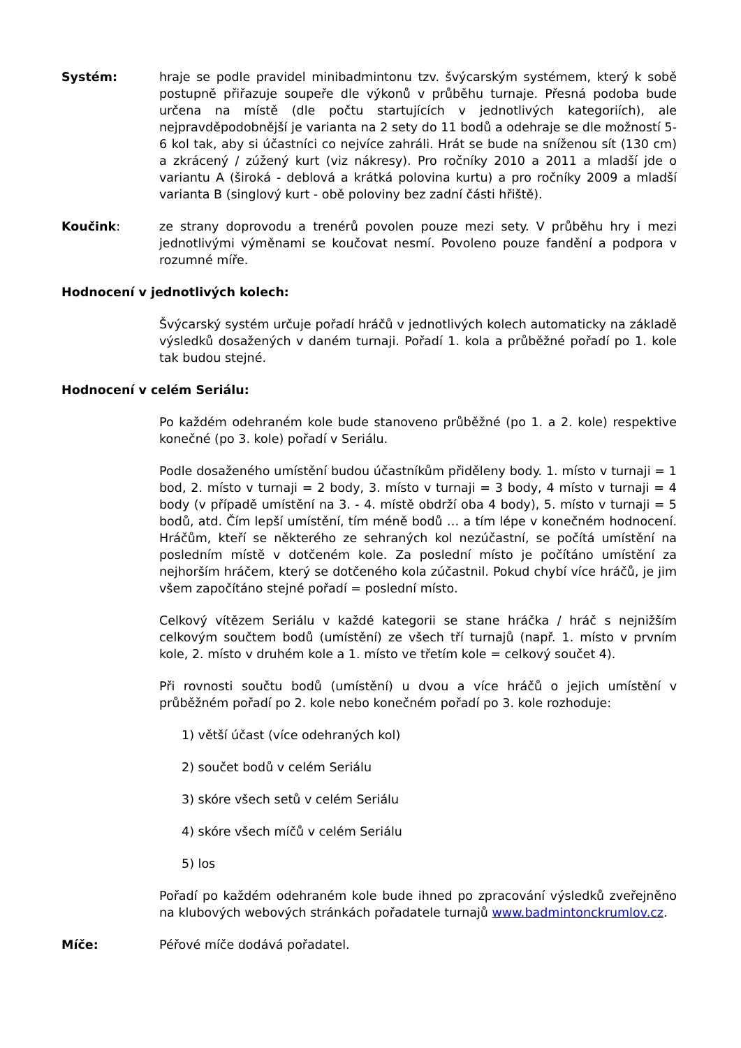Systém: hraje se podle pravidel minibadmintonu tzv. švýcarským systémem, který k sobě postupně přiřazuje soupeře dle výkonů v průběhu turnaje. Přesná podoba bude určena na místě (dle počtu startujících v jednotlivých kategoriích), ale nejpravděpodobnější je varianta na 2 sety do 11 bodů a odehraje se dle možností 5-6 kol tak, aby si účastníci co nejvíce zahráli. Hrát se bude na sníženou sít (130 cm) a zkrácený / zúžený kurt (viz nákresy). Pro ročníky 2010 a 2011 a mladší jde o variantu A (široká - deblová a krátká polovina kurtu) a pro ročníky 2009 a mladší varianta B (singlový kurt - obě poloviny bez zadní části hřiště).
Koučink: ze strany doprovodu a trenérů povolen pouze mezi sety. V průběhu hry i mezi jednotlivými výměnami se koučovat nesmí. Povoleno pouze fandění a podpora v rozumné míře.
Hodnocení v jednotlivých kolech:
Švýcarský systém určuje pořadí hráčů v jednotlivých kolech automaticky na základě výsledků dosažených v daném turnaji. Pořadí 1. kola a průběžné pořadí po 1. kole tak budou stejné.
Hodnocení v celém Seriálu:
Po každém odehraném kole bude stanoveno průběžné (po 1. a 2. kole) respektive konečné (po 3. kole) pořadí v Seriálu.
Podle dosaženého umístění budou účastníkům přiděleny body. 1. místo v turnaji = 1 bod, 2. místo v turnaji = 2 body, 3. místo v turnaji = 3 body, 4 místo v turnaji = 4 body (v případě umístění na 3. - 4. místě obdrží oba 4 body), 5. místo v turnaji = 5 bodů, atd. Čím lepší umístění, tím méně bodů … a tím lépe v konečném hodnocení. Hráčům, kteří se některého ze sehraných kol nezúčastní, se počítá umístění na posledním místě v dotčeném kole. Za poslední místo je počítáno umístění za nejhorším hráčem, který se dotčeného kola zúčastnil. Pokud chybí více hráčů, je jim všem započítáno stejné pořadí = poslední místo.
Celkový vítězem Seriálu v každé kategorii se stane hráčka / hráč s nejnižším celkovým součtem bodů (umístění) ze všech tří turnajů (např. 1. místo v prvním kole, 2. místo v druhém kole a 1. místo ve třetím kole = celkový součet 4).
Při rovnosti součtu bodů (umístění) u dvou a více hráčů o jejich umístění v průběžném pořadí po 2. kole nebo konečném pořadí po 3. kole rozhoduje:
1) větší účast (více odehraných kol)
2) součet bodů v celém Seriálu
3) skóre všech setů v celém Seriálu
4) skóre všech míčů v celém Seriálu
5) los
Pořadí po každém odehraném kole bude ihned po zpracování výsledků zveřejněno na klubových webových stránkách pořadatele turnajů www.badmintonckrumlov.cz.
Míče: Péřové míče dodává pořadatel.